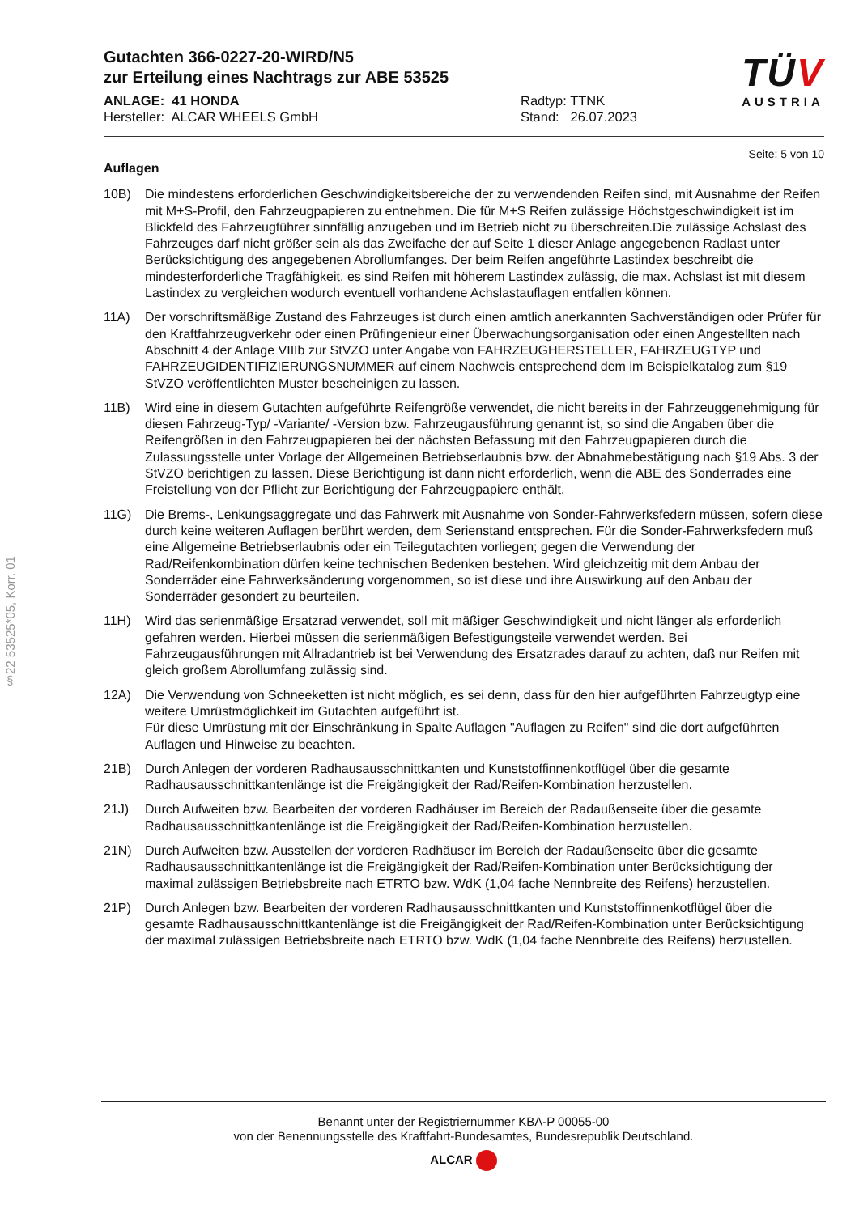Gutachten 366-0227-20-WIRD/N5
zur Erteilung eines Nachtrags zur ABE 53525
ANLAGE: 41 HONDA
Hersteller: ALCAR WHEELS GmbH
Radtyp: TTNK
Stand: 26.07.2023
TÜV
AUSTRIA
Seite: 5 von 10
§22 53525*05, Korr. 01
Auflagen
10B) Die mindestens erforderlichen Geschwindigkeitsbereiche der zu verwendenden Reifen sind, mit Ausnahme der Reifen mit M+S-Profil, den Fahrzeugpapieren zu entnehmen. Die für M+S Reifen zulässige Höchstgeschwindigkeit ist im Blickfeld des Fahrzeugführer sinnfällig anzugeben und im Betrieb nicht zu überschreiten.Die zulässige Achslast des Fahrzeuges darf nicht größer sein als das Zweifache der auf Seite 1 dieser Anlage angegebenen Radlast unter Berücksichtigung des angegebenen Abrollumfanges. Der beim Reifen angeführte Lastindex beschreibt die mindesterforderliche Tragfähigkeit, es sind Reifen mit höherem Lastindex zulässig, die max. Achslast ist mit diesem Lastindex zu vergleichen wodurch eventuell vorhandene Achslastauflagen entfallen können.
11A) Der vorschriftsmäßige Zustand des Fahrzeuges ist durch einen amtlich anerkannten Sachverständigen oder Prüfer für den Kraftfahrzeugverkehr oder einen Prüfingenieur einer Überwachungsorganisation oder einen Angestellten nach Abschnitt 4 der Anlage VIIIb zur StVZO unter Angabe von FAHRZEUGHERSTELLER, FAHRZEUGTYP und FAHRZEUGIDENTIFIZIERUNGSNUMMER auf einem Nachweis entsprechend dem im Beispielkatalog zum §19 StVZO veröffentlichten Muster bescheinigen zu lassen.
11B) Wird eine in diesem Gutachten aufgeführte Reifengröße verwendet, die nicht bereits in der Fahrzeuggenehmigung für diesen Fahrzeug-Typ/ -Variante/ -Version bzw. Fahrzeugausführung genannt ist, so sind die Angaben über die Reifengrößen in den Fahrzeugpapieren bei der nächsten Befassung mit den Fahrzeugpapieren durch die Zulassungsstelle unter Vorlage der Allgemeinen Betriebserlaubnis bzw. der Abnahmebestätigung nach §19 Abs. 3 der StVZO berichtigen zu lassen. Diese Berichtigung ist dann nicht erforderlich, wenn die ABE des Sonderrades eine Freistellung von der Pflicht zur Berichtigung der Fahrzeugpapiere enthält.
11G) Die Brems-, Lenkungsaggregate und das Fahrwerk mit Ausnahme von Sonder-Fahrwerksfedern müssen, sofern diese durch keine weiteren Auflagen berührt werden, dem Serienstand entsprechen. Für die Sonder-Fahrwerksfedern muß eine Allgemeine Betriebserlaubnis oder ein Teilegutachten vorliegen; gegen die Verwendung der Rad/Reifenkombination dürfen keine technischen Bedenken bestehen. Wird gleichzeitig mit dem Anbau der Sonderräder eine Fahrwerksänderung vorgenommen, so ist diese und ihre Auswirkung auf den Anbau der Sonderräder gesondert zu beurteilen.
11H) Wird das serienmäßige Ersatzrad verwendet, soll mit mäßiger Geschwindigkeit und nicht länger als erforderlich gefahren werden. Hierbei müssen die serienmäßigen Befestigungsteile verwendet werden. Bei Fahrzeugausführungen mit Allradantrieb ist bei Verwendung des Ersatzrades darauf zu achten, daß nur Reifen mit gleich großem Abrollumfang zulässig sind.
12A) Die Verwendung von Schneeketten ist nicht möglich, es sei denn, dass für den hier aufgeführten Fahrzeugtyp eine weitere Umrüstmöglichkeit im Gutachten aufgeführt ist.
Für diese Umrüstung mit der Einschränkung in Spalte Auflagen "Auflagen zu Reifen" sind die dort aufgeführten Auflagen und Hinweise zu beachten.
21B) Durch Anlegen der vorderen Radhausausschnittkanten und Kunststoffinnenkotflügel über die gesamte Radhausausschnittkantenlänge ist die Freigängigkeit der Rad/Reifen-Kombination herzustellen.
21J) Durch Aufweiten bzw. Bearbeiten der vorderen Radhäuser im Bereich der Radaußenseite über die gesamte Radhausausschnittkantenlänge ist die Freigängigkeit der Rad/Reifen-Kombination herzustellen.
21N) Durch Aufweiten bzw. Ausstellen der vorderen Radhäuser im Bereich der Radaußenseite über die gesamte Radhausausschnittkantenlänge ist die Freigängigkeit der Rad/Reifen-Kombination unter Berücksichtigung der maximal zulässigen Betriebsbreite nach ETRTO bzw. WdK (1,04 fache Nennbreite des Reifens) herzustellen.
21P) Durch Anlegen bzw. Bearbeiten der vorderen Radhausausschnittkanten und Kunststoffinnenkotflügel über die gesamte Radhausausschnittkantenlänge ist die Freigängigkeit der Rad/Reifen-Kombination unter Berücksichtigung der maximal zulässigen Betriebsbreite nach ETRTO bzw. WdK (1,04 fache Nennbreite des Reifens) herzustellen.
Benannt unter der Registriernummer KBA-P 00055-00
von der Benennungsstelle des Kraftfahrt-Bundesamtes, Bundesrepublik Deutschland.
ALCAR